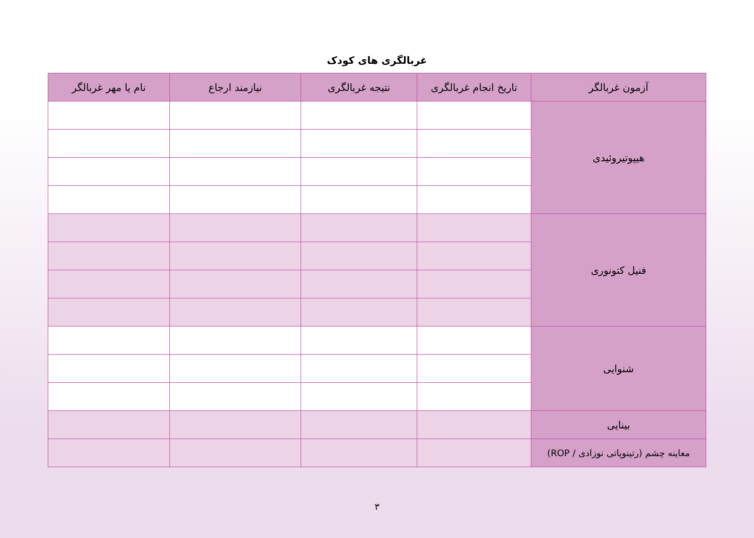غربالگری های کودک
| آزمون غربالگر | تاریخ انجام غربالگری | نتیجه غربالگری | نیازمند ارجاع | نام یا مهر غربالگر |
| --- | --- | --- | --- | --- |
| هیپوتیروئیدی | | | | |
| فنیل کتونوری | | | | |
| شنوایی | | | | |
| بینایی | | | | |
| معاینه چشم (رتینوپاتی نوزادی / ROP) | | | | |
۳